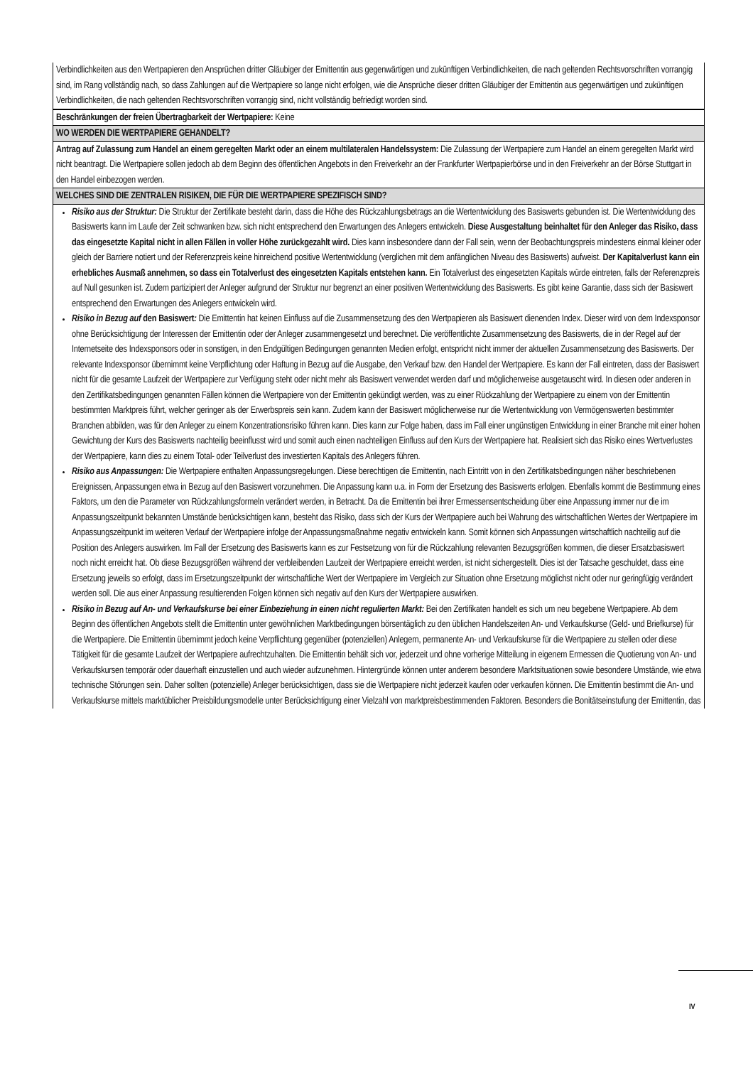| Verbindlichkeiten aus den Wertpapieren den Ansprüchen dritter Gläubiger der Emittentin aus gegenwärtigen und zukünftigen Verbindlichkeiten, die nach geltenden Rechtsvorschriften vorrangig sind, im Rang vollständig nach, so dass Zahlungen auf die Wertpapiere so lange nicht erfolgen, wie die Ansprüche dieser dritten Gläubiger der Emittentin aus gegenwärtigen und zukünftigen Verbindlichkeiten, die nach geltenden Rechtsvorschriften vorrangig sind, nicht vollständig befriedigt worden sind. |
| Beschränkungen der freien Übertragbarkeit der Wertpapiere: Keine |
| WO WERDEN DIE WERTPAPIERE GEHANDELT? |
| Antrag auf Zulassung zum Handel an einem geregelten Markt oder an einem multilateralen Handelssystem: Die Zulassung der Wertpapiere zum Handel an einem geregelten Markt wird nicht beantragt. Die Wertpapiere sollen jedoch ab dem Beginn des öffentlichen Angebots in den Freiverkehr an der Frankfurter Wertpapierbörse und in den Freiverkehr an der Börse Stuttgart in den Handel einbezogen werden. |
| WELCHES SIND DIE ZENTRALEN RISIKEN, DIE FÜR DIE WERTPAPIERE SPEZIFISCH SIND? |
| Risiko aus der Struktur: Die Struktur der Zertifikate besteht darin, dass die Höhe des Rückzahlungsbetrags an die Wertentwicklung des Basiswerts gebunden ist. Die Wertentwicklung des Basiswerts kann im Laufe der Zeit schwanken bzw. sich nicht entsprechend den Erwartungen des Anlegers entwickeln. Diese Ausgestaltung beinhaltet für den Anleger das Risiko, dass das eingesetzte Kapital nicht in allen Fällen in voller Höhe zurückgezahlt wird. Dies kann insbesondere dann der Fall sein, wenn der Beobachtungspreis mindestens einmal kleiner oder gleich der Barriere notiert und der Referenzpreis keine hinreichend positive Wertentwicklung (verglichen mit dem anfänglichen Niveau des Basiswerts) aufweist. Der Kapitalverlust kann ein erhebliches Ausmaß annehmen, so dass ein Totalverlust des eingesetzten Kapitals entstehen kann. Ein Totalverlust des eingesetzten Kapitals würde eintreten, falls der Referenzpreis auf Null gesunken ist. Zudem partizipiert der Anleger aufgrund der Struktur nur begrenzt an einer positiven Wertentwicklung des Basiswerts. Es gibt keine Garantie, dass sich der Basiswert entsprechend den Erwartungen des Anlegers entwickeln wird. Risiko in Bezug auf den Basiswert : Die Emittentin hat keinen Einfluss auf die Zusammensetzung des den Wertpapieren als Basiswert dienenden Index. Dieser wird von dem Indexsponsor ohne Berücksichtigung der Interessen der Emittentin oder der Anleger zusammengesetzt und berechnet. Die veröffentlichte Zusammensetzung des Basiswerts, die in der Regel auf der Internetseite des Indexsponsors oder in sonstigen, in den Endgültigen Bedingungen genannten Medien erfolgt, entspricht nicht immer der aktuellen Zusammensetzung des Basiswerts. Der relevante Indexsponsor übernimmt keine Verpflichtung oder Haftung in Bezug auf die Ausgabe, den Verkauf bzw. den Handel der Wertpapiere. Es kann der Fall eintreten, dass der Basiswert nicht für die gesamte Laufzeit der Wertpapiere zur Verfügung steht oder nicht mehr als Basiswert verwendet werden darf und möglicherweise ausgetauscht wird. In diesen oder anderen in den Zertifikatsbedingungen genannten Fällen können die Wertpapiere von der Emittentin gekündigt werden, was zu einer Rückzahlung der Wertpapiere zu einem von der Emittentin bestimmten Marktpreis führt, welcher geringer als der Erwerbspreis sein kann. Zudem kann der Basiswert möglicherweise nur die Wertentwicklung von Vermögenswerten bestimmter Branchen abbilden, was für den Anleger zu einem Konzentrationsrisiko führen kann. Dies kann zur Folge haben, dass im Fall einer ungünstigen Entwicklung in einer Branche mit einer hohen Gewichtung der Kurs des Basiswerts nachteilig beeinflusst wird und somit auch einen nachteiligen Einfluss auf den Kurs der Wertpapiere hat. Realisiert sich das Risiko eines Wertverlustes der Wertpapiere, kann dies zu einem Total- oder Teilverlust des investierten Kapitals des Anlegers führen. Risiko aus Anpassungen: Die Wertpapiere enthalten Anpassungsregelungen. Diese berechtigen die Emittentin, nach Eintritt von in den Zertifikatsbedingungen näher beschriebenen Ereignissen, Anpassungen etwa in Bezug auf den Basiswert vorzunehmen. Die Anpassung kann u.a. in Form der Ersetzung des Basiswerts erfolgen. Ebenfalls kommt die Bestimmung eines Faktors, um den die Parameter von Rückzahlungsformeln verändert werden, in Betracht. Da die Emittentin bei ihrer Ermessensentscheidung über eine Anpassung immer nur die im Anpassungszeitpunkt bekannten Umstände berücksichtigen kann, besteht das Risiko, dass sich der Kurs der Wertpapiere auch bei Wahrung des wirtschaftlichen Wertes der Wertpapiere im Anpassungszeitpunkt im weiteren Verlauf der Wertpapiere infolge der Anpassungsmaßnahme negativ entwickeln kann. Somit können sich Anpassungen wirtschaftlich nachteilig auf die Position des Anlegers auswirken. Im Fall der Ersetzung des Basiswerts kann es zur Festsetzung von für die Rückzahlung relevanten Bezugsgrößen kommen, die dieser Ersatzbasiswert noch nicht erreicht hat. Ob diese Bezugsgrößen während der verbleibenden Laufzeit der Wertpapiere erreicht werden, ist nicht sichergestellt. Dies ist der Tatsache geschuldet, dass eine Ersetzung jeweils so erfolgt, dass im Ersetzungszeitpunkt der wirtschaftliche Wert der Wertpapiere im Vergleich zur Situation ohne Ersetzung möglichst nicht oder nur geringfügig verändert werden soll. Die aus einer Anpassung resultierenden Folgen können sich negativ auf den Kurs der Wertpapiere auswirken. Risiko in Bezug auf An- und Verkaufskurse bei einer Einbeziehung in einen nicht regulierten Markt: Bei den Zertifikaten handelt es sich um neu begebene Wertpapiere. Ab dem Beginn des öffentlichen Angebots stellt die Emittentin unter gewöhnlichen Marktbedingungen börsentäglich zu den üblichen Handelszeiten An- und Verkaufskurse (Geld- und Briefkurse) für die Wertpapiere. Die Emittentin übernimmt jedoch keine Verpflichtung gegenüber (potenziellen) Anlegern, permanente An- und Verkaufskurse für die Wertpapiere zu stellen oder diese Tätigkeit für die gesamte Laufzeit der Wertpapiere aufrechtzuhalten. Die Emittentin behält sich vor, jederzeit und ohne vorherige Mitteilung in eigenem Ermessen die Quotierung von An- und Verkaufskursen temporär oder dauerhaft einzustellen und auch wieder aufzunehmen. Hintergründe können unter anderem besondere Marktsituationen sowie besondere Umstände, wie etwa technische Störungen sein. Daher sollten (potenzielle) Anleger berücksichtigen, dass sie die Wertpapiere nicht jederzeit kaufen oder verkaufen können. Die Emittentin bestimmt die An- und Verkaufskurse mittels marktüblicher Preisbildungsmodelle unter Berücksichtigung einer Vielzahl von marktpreisbestimmenden Faktoren. Besonders die Bonitätseinstufung der Emittentin, das |
IV